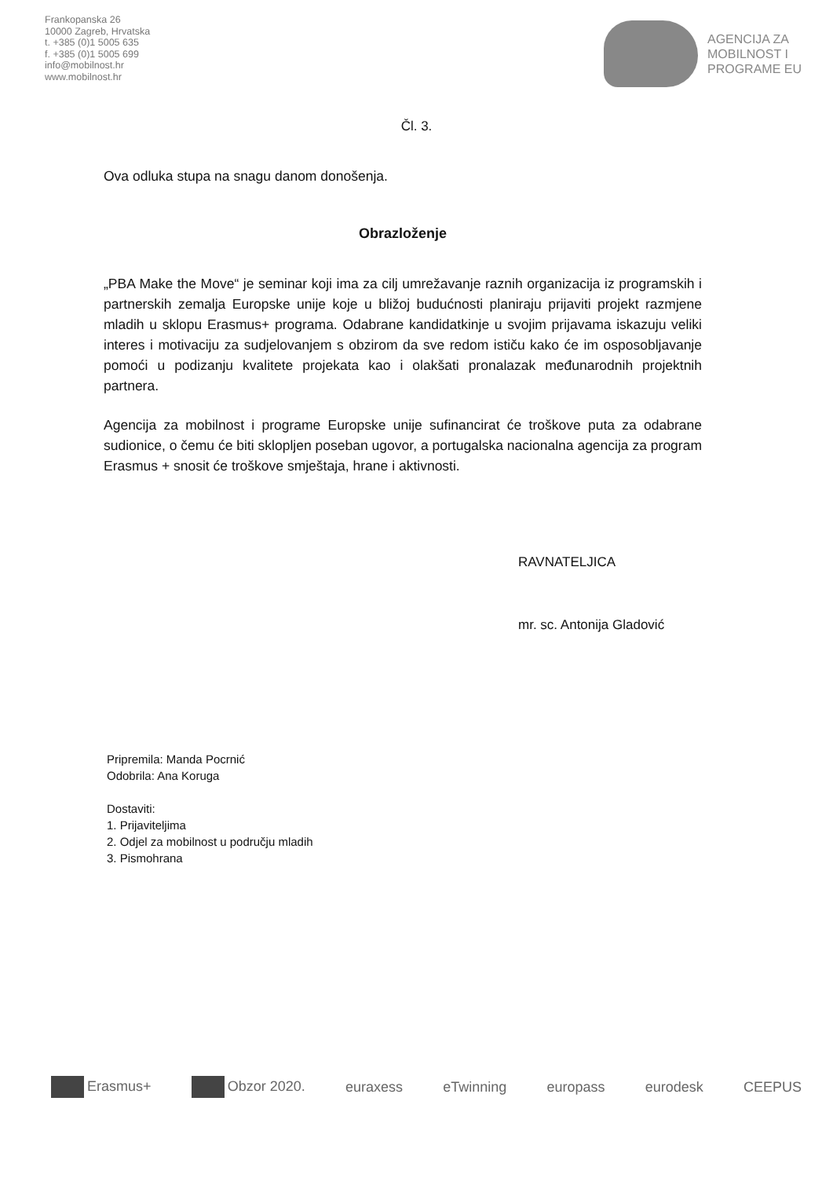Frankopanska 26
10000 Zagreb, Hrvatska
t. +385 (0)1 5005 635
f. +385 (0)1 5005 699
info@mobilnost.hr
www.mobilnost.hr
AGENCIJA ZA
MOBILNOST I
PROGRAME EU
Čl. 3.
Ova odluka stupa na snagu danom donošenja.
Obrazloženje
„PBA Make the Move“ je seminar koji ima za cilj umrežavanje raznih organizacija iz programskih i partnerskih zemalja Europske unije koje u bližoj budućnosti planiraju prijaviti projekt razmjene mladih u sklopu Erasmus+ programa. Odabrane kandidatkinje u svojim prijavama iskazuju veliki interes i motivaciju za sudjelovanjem s obzirom da sve redom ističu kako će im osposobljavanje pomoći u podizanju kvalitete projekata kao i olakšati pronalazak međunarodnih projektnih partnera.
Agencija za mobilnost i programe Europske unije sufinancirat će troškove puta za odabrane sudionice, o čemu će biti sklopljen poseban ugovor, a portugalska nacionalna agencija za program Erasmus + snosit će troškove smještaja, hrane i aktivnosti.
RAVNATELJICA
mr. sc. Antonija Gladović
Pripremila: Manda Pocrnić
Odobrila: Ana Koruga
Dostaviti:
1. Prijaviteljima
2. Odjel za mobilnost u području mladih
3. Pismohrana
Erasmus+ Obzor 2020. euraxess eTwinning europass eurodesk CEEPUS